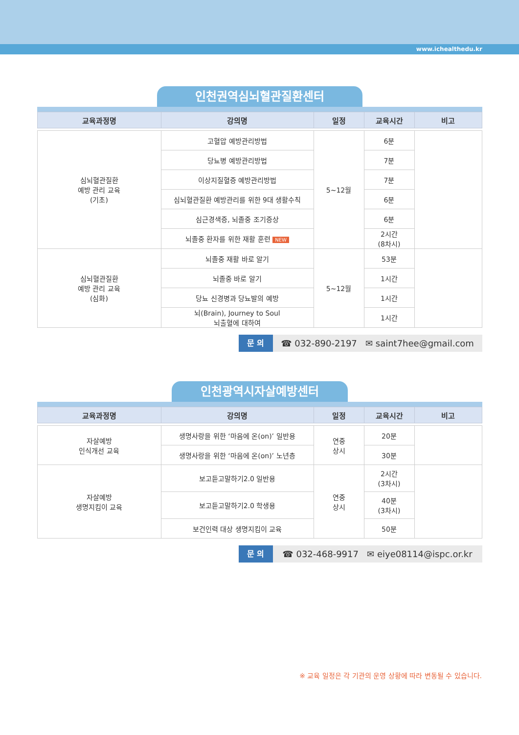www.ichealthedu.kr
인천권역심뇌혈관질환센터
| 교육과정명 | 강의명 | 일정 | 교육시간 | 비고 |
| --- | --- | --- | --- | --- |
| 심뇌혈관질환 예방 관리 교육 (기초) | 고혈압 예방관리방법 | 5~12월 | 6분 | |
| | 당뇨병 예방관리방법 | | 7분 | |
| | 이상지질혈증 예방관리방법 | | 7분 | |
| | 심뇌혈관질환 예방관리를 위한 9대 생활수칙 | | 6분 | |
| | 심근경색증, 뇌졸중 조기증상 | | 6분 | |
| | 뇌졸중 환자를 위한 재활 훈련 NEW | | 2시간 (8차시) | |
| 심뇌혈관질환 예방 관리 교육 (심화) | 뇌졸중 재활 바로 알기 | 5~12월 | 53분 | |
| | 뇌졸중 바로 알기 | | 1시간 | |
| | 당뇨 신경병과 당뇨발의 예방 | | 1시간 | |
| | 뇌(Brain), Journey to Soul 뇌출혈에 대하여 | | 1시간 | |
문 의 ☎ 032-890-2197 ✉ saint7hee@gmail.com
인천광역시자살예방센터
| 교육과정명 | 강의명 | 일정 | 교육시간 | 비고 |
| --- | --- | --- | --- | --- |
| 자살예방 인식개선 교육 | 생명사랑을 위한 ‘마음에 온(on)’ 일반용 | 연중 상시 | 20분 | |
| | 생명사랑을 위한 ‘마음에 온(on)’ 노년층 | | 30분 | |
| 자살예방 생명지킴이 교육 | 보고듣고말하기2.0 일반용 | 연중 상시 | 2시간 (3차시) | |
| | 보고듣고말하기2.0 학생용 | | 40분 (3차시) | |
| | 보건인력 대상 생명지킴이 교육 | | 50분 | |
문 의 ☎ 032-468-9917 ✉ eiye08114@ispc.or.kr
※ 교육 일정은 각 기관의 운영 상황에 따라 변동될 수 있습니다.